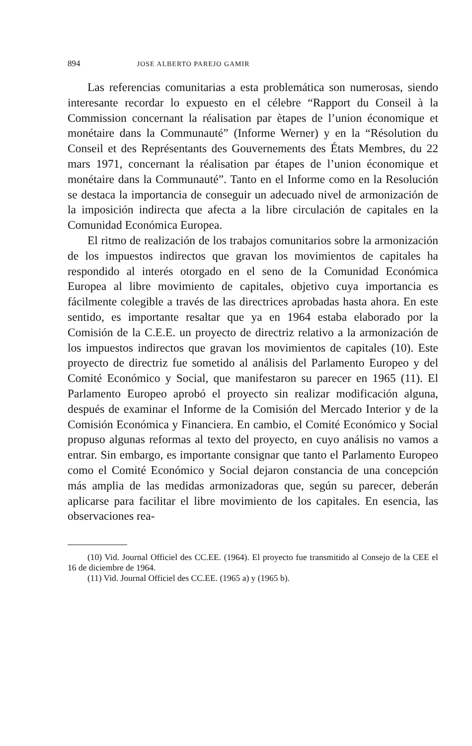894 JOSE ALBERTO PAREJO GAMIR
Las referencias comunitarias a esta problemática son numerosas, siendo interesante recordar lo expuesto en el célebre “Rapport du Conseil à la Commission concernant la réalisation par ètapes de l’union économique et monétaire dans la Communauté” (Informe Werner) y en la “Résolution du Conseil et des Représentants des Gouvernements des États Membres, du 22 mars 1971, concernant la réalisation par étapes de l’union économique et monétaire dans la Communauté”. Tanto en el Informe como en la Resolución se destaca la importancia de conseguir un adecuado nivel de armonización de la imposición indirecta que afecta a la libre circulación de capitales en la Comunidad Económica Europea.
El ritmo de realización de los trabajos comunitarios sobre la armonización de los impuestos indirectos que gravan los movimientos de capitales ha respondido al interés otorgado en el seno de la Comunidad Económica Europea al libre movimiento de capitales, objetivo cuya importancia es fácilmente colegible a través de las directrices aprobadas hasta ahora. En este sentido, es importante resaltar que ya en 1964 estaba elaborado por la Comisión de la C.E.E. un proyecto de directriz relativo a la armonización de los impuestos indirectos que gravan los movimientos de capitales (10). Este proyecto de directriz fue sometido al análisis del Parlamento Europeo y del Comité Económico y Social, que manifestaron su parecer en 1965 (11). El Parlamento Europeo aprobó el proyecto sin realizar modificación alguna, después de examinar el Informe de la Comisión del Mercado Interior y de la Comisión Económica y Financiera. En cambio, el Comité Económico y Social propuso algunas reformas al texto del proyecto, en cuyo análisis no vamos a entrar. Sin embargo, es importante consignar que tanto el Parlamento Europeo como el Comité Económico y Social dejaron constancia de una concepción más amplia de las medidas armonizadoras que, según su parecer, deberán aplicarse para facilitar el libre movimiento de los capitales. En esencia, las observaciones rea-
(10) Vid. Journal Officiel des CC.EE. (1964). El proyecto fue transmitido al Consejo de la CEE el 16 de diciembre de 1964.
(11) Vid. Journal Officiel des CC.EE. (1965 a) y (1965 b).